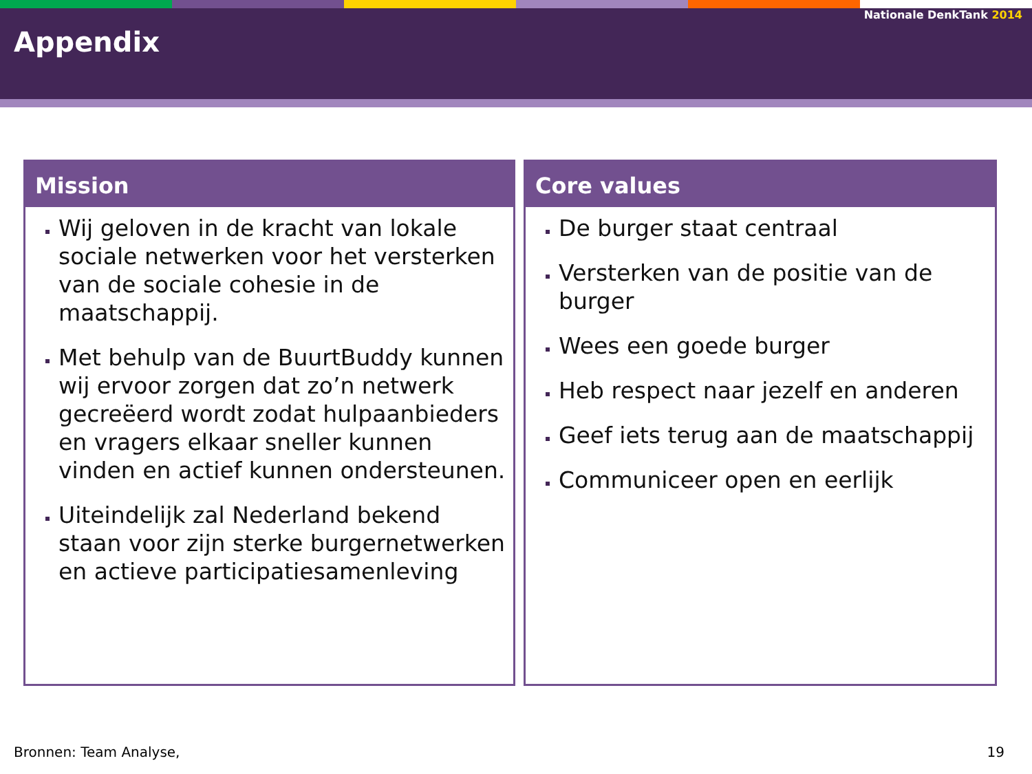Nationale DenkTank 2014
Appendix
Mission
Wij geloven in de kracht van lokale sociale netwerken voor het versterken van de sociale cohesie in de maatschappij.
Met behulp van de BuurtBuddy kunnen wij ervoor zorgen dat zo’n netwerk gecreëerd wordt zodat hulpaanbieders en vragers elkaar sneller kunnen vinden en actief kunnen ondersteunen.
Uiteindelijk zal Nederland bekend staan voor zijn sterke burgernetwerken en actieve participatiesamenleving
Core values
De burger staat centraal
Versterken van de positie van de burger
Wees een goede burger
Heb respect naar jezelf en anderen
Geef iets terug aan de maatschappij
Communiceer open en eerlijk
Bronnen: Team Analyse, 19